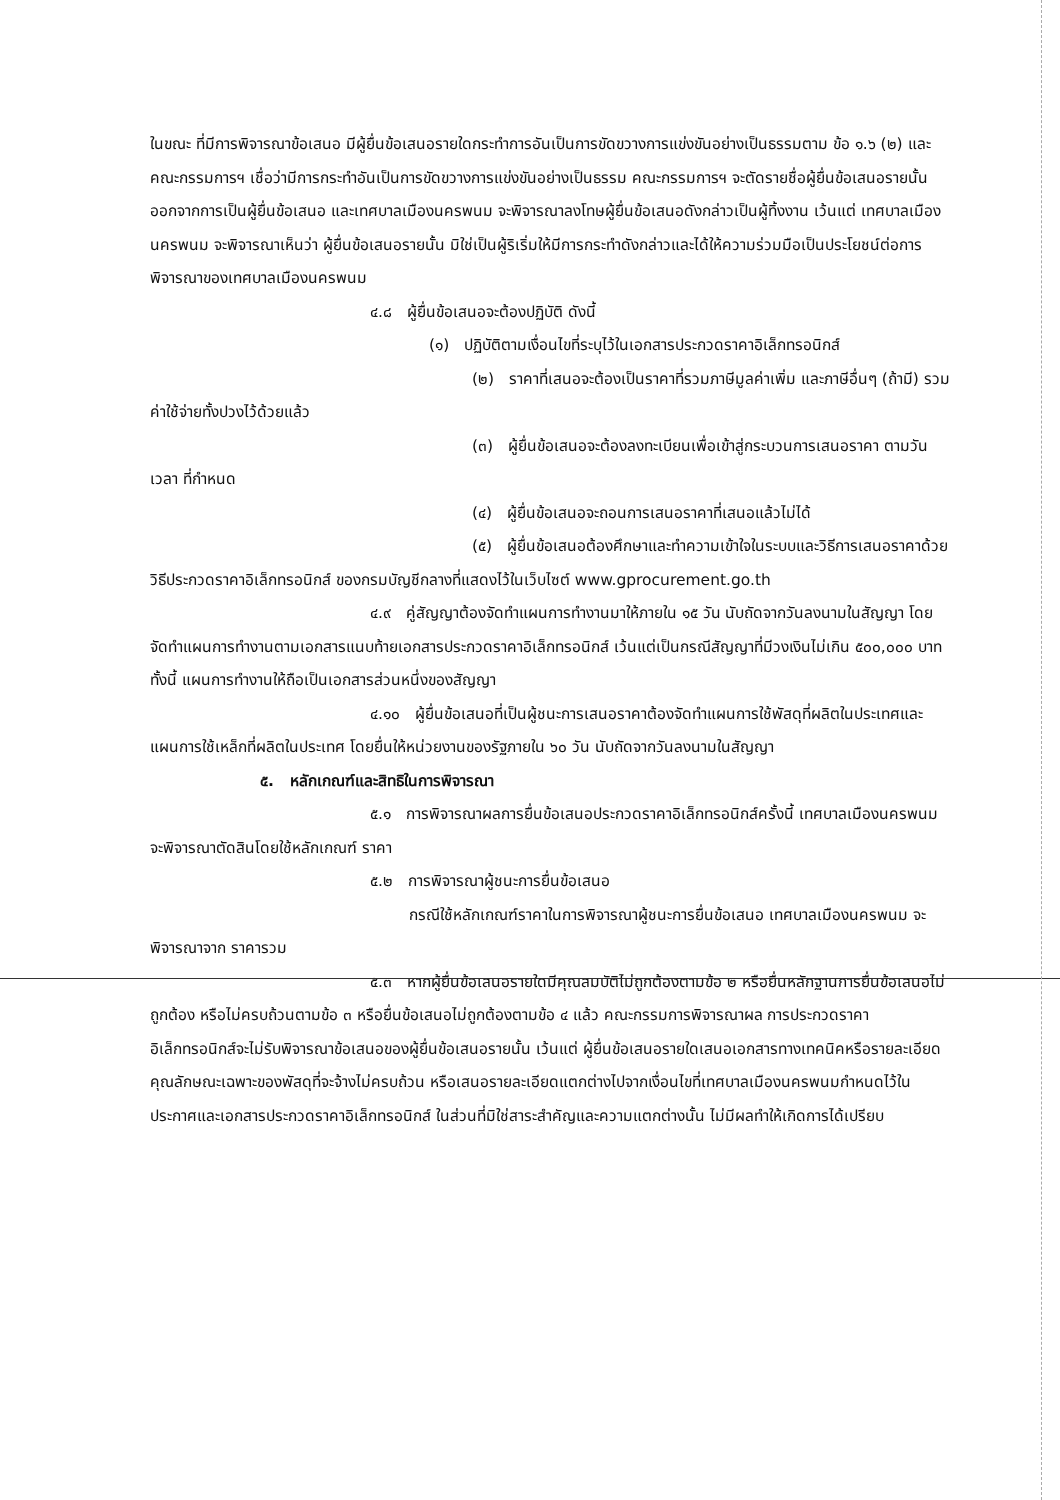ในขณะ ที่มีการพิจารณาข้อเสนอ มีผู้ยื่นข้อเสนอรายใดกระทำการอันเป็นการขัดขวางการแข่งขันอย่างเป็นธรรมตาม ข้อ ๑.๖ (๒) และคณะกรรมการฯ เชื่อว่ามีการกระทำอันเป็นการขัดขวางการแข่งขันอย่างเป็นธรรม คณะกรรมการฯ จะตัดรายชื่อผู้ยื่นข้อเสนอรายนั้นออกจากการเป็นผู้ยื่นข้อเสนอ และเทศบาลเมืองนครพนม จะพิจารณาลงโทษผู้ยื่นข้อเสนอดังกล่าวเป็นผู้ทิ้งงาน เว้นแต่ เทศบาลเมืองนครพนม จะพิจารณาเห็นว่า ผู้ยื่นข้อเสนอรายนั้น มิใช่เป็นผู้ริเริ่มให้มีการกระทำดังกล่าวและได้ให้ความร่วมมือเป็นประโยชน์ต่อการพิจารณาของเทศบาลเมืองนครพนม
๔.๘ ผู้ยื่นข้อเสนอจะต้องปฏิบัติ ดังนี้
(๑) ปฏิบัติตามเงื่อนไขที่ระบุไว้ในเอกสารประกวดราคาอิเล็กทรอนิกส์
(๒) ราคาที่เสนอจะต้องเป็นราคาที่รวมภาษีมูลค่าเพิ่ม และภาษีอื่นๆ (ถ้ามี) รวมค่าใช้จ่ายทั้งปวงไว้ด้วยแล้ว
(๓) ผู้ยื่นข้อเสนอจะต้องลงทะเบียนเพื่อเข้าสู่กระบวนการเสนอราคา ตามวันเวลา ที่กำหนด
(๔) ผู้ยื่นข้อเสนอจะถอนการเสนอราคาที่เสนอแล้วไม่ได้
(๕) ผู้ยื่นข้อเสนอต้องศึกษาและทำความเข้าใจในระบบและวิธีการเสนอราคาด้วยวิธีประกวดราคาอิเล็กทรอนิกส์ ของกรมบัญชีกลางที่แสดงไว้ในเว็บไซต์ www.gprocurement.go.th
๔.๙ คู่สัญญาต้องจัดทำแผนการทำงานมาให้ภายใน ๑๕ วัน นับถัดจากวันลงนามในสัญญา โดยจัดทำแผนการทำงานตามเอกสารแนบท้ายเอกสารประกวดราคาอิเล็กทรอนิกส์ เว้นแต่เป็นกรณีสัญญาที่มีวงเงินไม่เกิน ๕๐๐,๐๐๐ บาททั้งนี้ แผนการทำงานให้ถือเป็นเอกสารส่วนหนึ่งของสัญญา
๔.๑๐ ผู้ยื่นข้อเสนอที่เป็นผู้ชนะการเสนอราคาต้องจัดทำแผนการใช้พัสดุที่ผลิตในประเทศและแผนการใช้เหล็กที่ผลิตในประเทศ โดยยื่นให้หน่วยงานของรัฐภายใน ๖๐ วัน นับถัดจากวันลงนามในสัญญา
๕. หลักเกณฑ์และสิทธิในการพิจารณา
๕.๑ การพิจารณาผลการยื่นข้อเสนอประกวดราคาอิเล็กทรอนิกส์ครั้งนี้ เทศบาลเมืองนครพนมจะพิจารณาตัดสินโดยใช้หลักเกณฑ์ ราคา
๕.๒ การพิจารณาผู้ชนะการยื่นข้อเสนอ
กรณีใช้หลักเกณฑ์ราคาในการพิจารณาผู้ชนะการยื่นข้อเสนอ เทศบาลเมืองนครพนม จะพิจารณาจาก ราคารวม
๕.๓ หากผู้ยื่นข้อเสนอรายใดมีคุณสมบัติไม่ถูกต้องตามข้อ ๒ หรือยื่นหลักฐานการยื่นข้อเสนอไม่ถูกต้อง หรือไม่ครบถ้วนตามข้อ ๓ หรือยื่นข้อเสนอไม่ถูกต้องตามข้อ ๔ แล้ว คณะกรรมการพิจารณาผล การประกวดราคาอิเล็กทรอนิกส์จะไม่รับพิจารณาข้อเสนอของผู้ยื่นข้อเสนอรายนั้น เว้นแต่ ผู้ยื่นข้อเสนอรายใดเสนอเอกสารทางเทคนิคหรือรายละเอียดคุณลักษณะเฉพาะของพัสดุที่จะจ้างไม่ครบถ้วน หรือเสนอรายละเอียดแตกต่างไปจากเงื่อนไขที่เทศบาลเมืองนครพนมกำหนดไว้ในประกาศและเอกสารประกวดราคาอิเล็กทรอนิกส์ ในส่วนที่มิใช่สาระสำคัญและความแตกต่างนั้น ไม่มีผลทำให้เกิดการได้เปรียบ